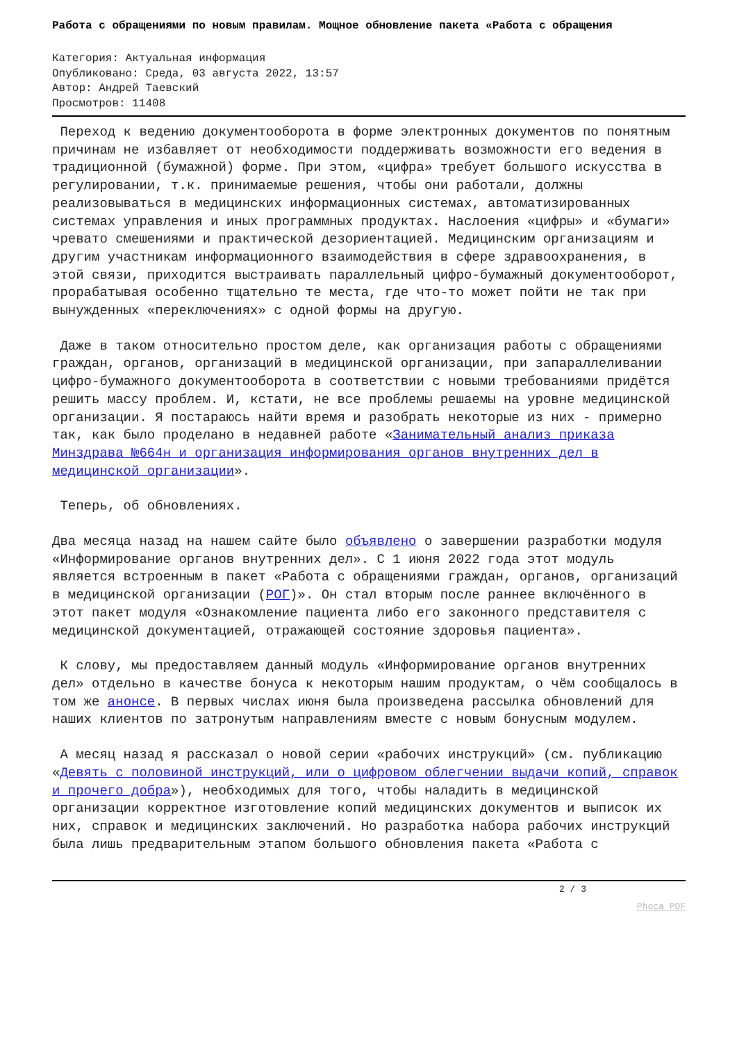Работа с обращениями по новым правилам. Мощное обновление пакета «Работа с обращения
Категория: Актуальная информация
Опубликовано: Среда, 03 августа 2022, 13:57
Автор: Андрей Таевский
Просмотров: 11408
Переход к ведению документооборота в форме электронных документов по понятным причинам не избавляет от необходимости поддерживать возможности его ведения в традиционной (бумажной) форме. При этом, «цифра» требует большого искусства в регулировании, т.к. принимаемые решения, чтобы они работали, должны реализовываться в медицинских информационных системах, автоматизированных системах управления и иных программных продуктах. Наслоения «цифры» и «бумаги» чревато смешениями и практической дезориентацией. Медицинским организациям и другим участникам информационного взаимодействия в сфере здравоохранения, в этой связи, приходится выстраивать параллельный цифро-бумажный документооборот, прорабатывая особенно тщательно те места, где что-то может пойти не так при вынужденных «переключениях» с одной формы на другую.
Даже в таком относительно простом деле, как организация работы с обращениями граждан, органов, организаций в медицинской организации, при запараллеливании цифро-бумажного документооборота в соответствии с новыми требованиями придётся решить массу проблем. И, кстати, не все проблемы решаемы на уровне медицинской организации. Я постараюсь найти время и разобрать некоторые из них - примерно так, как было проделано в недавней работе «Занимательный анализ приказа Минздрава №664н и организация информирования органов внутренних дел в медицинской организации».
Теперь, об обновлениях.
Два месяца назад на нашем сайте было объявлено о завершении разработки модуля «Информирование органов внутренних дел». С 1 июня 2022 года этот модуль является встроенным в пакет «Работа с обращениями граждан, органов, организаций в медицинской организации (РОГ)». Он стал вторым после раннее включённого в этот пакет модуля «Ознакомление пациента либо его законного представителя с медицинской документацией, отражающей состояние здоровья пациента».
К слову, мы предоставляем данный модуль «Информирование органов внутренних дел» отдельно в качестве бонуса к некоторым нашим продуктам, о чём сообщалось в том же анонсе. В первых числах июня была произведена рассылка обновлений для наших клиентов по затронутым направлениям вместе с новым бонусным модулем.
А месяц назад я рассказал о новой серии «рабочих инструкций» (см. публикацию «Девять с половиной инструкций, или о цифровом облегчении выдачи копий, справок и прочего добра»), необходимых для того, чтобы наладить в медицинской организации корректное изготовление копий медицинских документов и выписок их них, справок и медицинских заключений. Но разработка набора рабочих инструкций была лишь предварительным этапом большого обновления пакета «Работа с
2 / 3
Phoca PDF